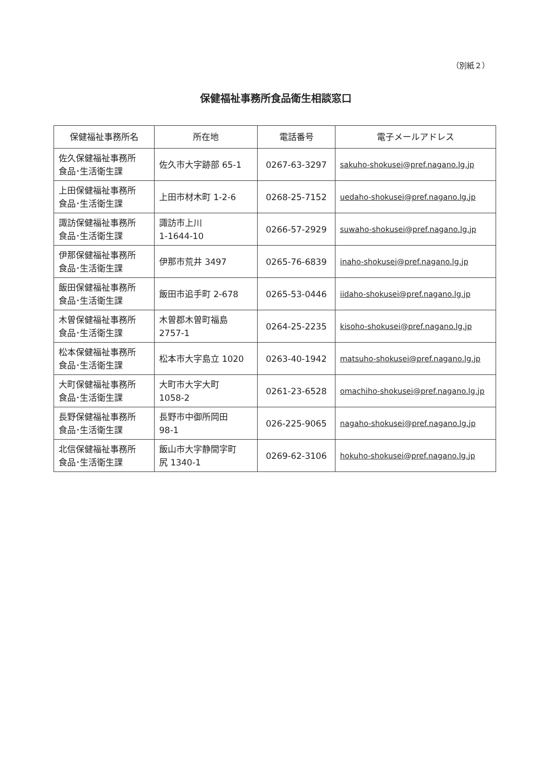（別紙２）
保健福祉事務所食品衛生相談窓口
| 保健福祉事務所名 | 所在地 | 電話番号 | 電子メールアドレス |
| --- | --- | --- | --- |
| 佐久保健福祉事務所 食品･生活衛生課 | 佐久市大字跡部 65-1 | 0267-63-3297 | sakuho-shokusei@pref.nagano.lg.jp |
| 上田保健福祉事務所 食品･生活衛生課 | 上田市材木町 1-2-6 | 0268-25-7152 | uedaho-shokusei@pref.nagano.lg.jp |
| 諏訪保健福祉事務所 食品･生活衛生課 | 諏訪市上川 1-1644-10 | 0266-57-2929 | suwaho-shokusei@pref.nagano.lg.jp |
| 伊那保健福祉事務所 食品･生活衛生課 | 伊那市荒井 3497 | 0265-76-6839 | inaho-shokusei@pref.nagano.lg.jp |
| 飯田保健福祉事務所 食品･生活衛生課 | 飯田市追手町 2-678 | 0265-53-0446 | iidaho-shokusei@pref.nagano.lg.jp |
| 木曽保健福祉事務所 食品･生活衛生課 | 木曽郡木曽町福島 2757-1 | 0264-25-2235 | kisoho-shokusei@pref.nagano.lg.jp |
| 松本保健福祉事務所 食品･生活衛生課 | 松本市大字島立 1020 | 0263-40-1942 | matsuho-shokusei@pref.nagano.lg.jp |
| 大町保健福祉事務所 食品･生活衛生課 | 大町市大字大町 1058-2 | 0261-23-6528 | omachiho-shokusei@pref.nagano.lg.jp |
| 長野保健福祉事務所 食品･生活衛生課 | 長野市中御所岡田 98-1 | 026-225-9065 | nagaho-shokusei@pref.nagano.lg.jp |
| 北信保健福祉事務所 食品･生活衛生課 | 飯山市大字静間字町 尻 1340-1 | 0269-62-3106 | hokuho-shokusei@pref.nagano.lg.jp |